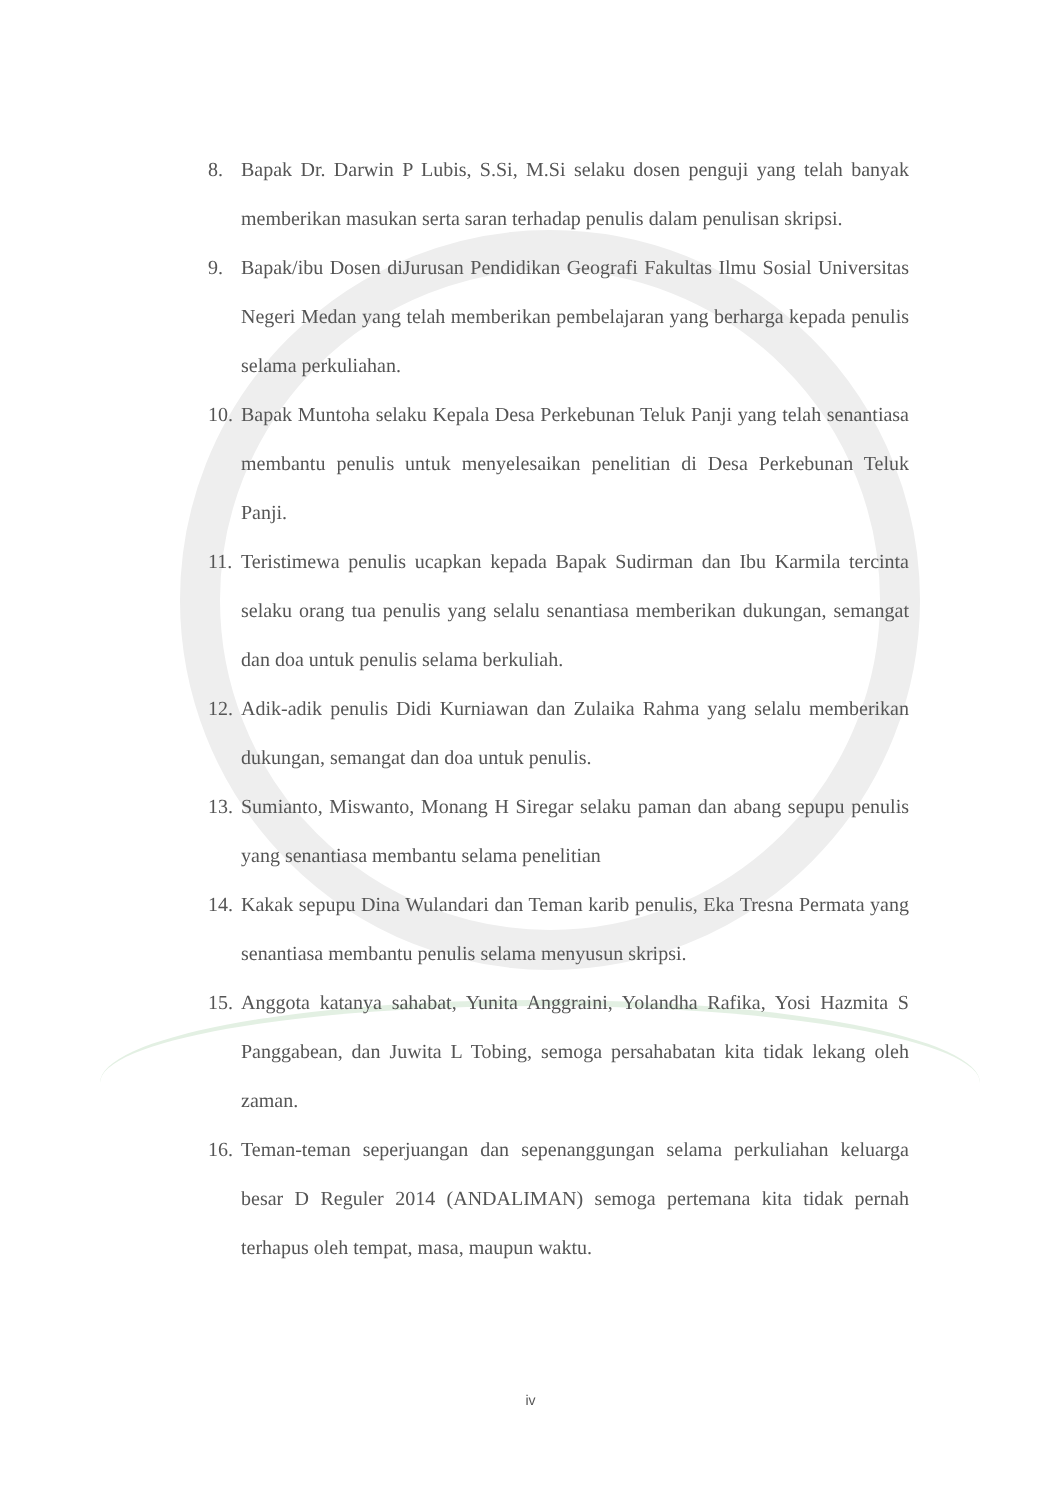8. Bapak Dr. Darwin P Lubis, S.Si, M.Si selaku dosen penguji yang telah banyak memberikan masukan serta saran terhadap penulis dalam penulisan skripsi.
9. Bapak/ibu Dosen diJurusan Pendidikan Geografi Fakultas Ilmu Sosial Universitas Negeri Medan yang telah memberikan pembelajaran yang berharga kepada penulis selama perkuliahan.
10. Bapak Muntoha selaku Kepala Desa Perkebunan Teluk Panji yang telah senantiasa membantu penulis untuk menyelesaikan penelitian di Desa Perkebunan Teluk Panji.
11. Teristimewa penulis ucapkan kepada Bapak Sudirman dan Ibu Karmila tercinta selaku orang tua penulis yang selalu senantiasa memberikan dukungan, semangat dan doa untuk penulis selama berkuliah.
12. Adik-adik penulis Didi Kurniawan dan Zulaika Rahma yang selalu memberikan dukungan, semangat dan doa untuk penulis.
13. Sumianto, Miswanto, Monang H Siregar selaku paman dan abang sepupu penulis yang senantiasa membantu selama penelitian
14. Kakak sepupu Dina Wulandari dan Teman karib penulis, Eka Tresna Permata yang senantiasa membantu penulis selama menyusun skripsi.
15. Anggota katanya sahabat, Yunita Anggraini, Yolandha Rafika, Yosi Hazmita S Panggabean, dan Juwita L Tobing, semoga persahabatan kita tidak lekang oleh zaman.
16. Teman-teman seperjuangan dan sepenanggungan selama perkuliahan keluarga besar D Reguler 2014 (ANDALIMAN) semoga pertemana kita tidak pernah terhapus oleh tempat, masa, maupun waktu.
iv